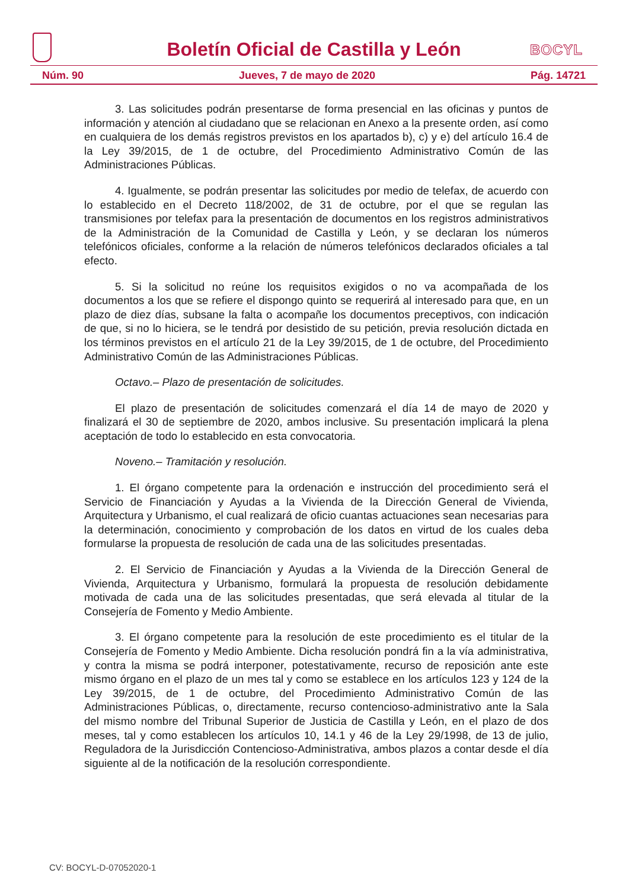Boletín Oficial de Castilla y León
BOCYL
Núm. 90 Jueves, 7 de mayo de 2020 Pág. 14721
3. Las solicitudes podrán presentarse de forma presencial en las oficinas y puntos de información y atención al ciudadano que se relacionan en Anexo a la presente orden, así como en cualquiera de los demás registros previstos en los apartados b), c) y e) del artículo 16.4 de la Ley 39/2015, de 1 de octubre, del Procedimiento Administrativo Común de las Administraciones Públicas.
4. Igualmente, se podrán presentar las solicitudes por medio de telefax, de acuerdo con lo establecido en el Decreto 118/2002, de 31 de octubre, por el que se regulan las transmisiones por telefax para la presentación de documentos en los registros administrativos de la Administración de la Comunidad de Castilla y León, y se declaran los números telefónicos oficiales, conforme a la relación de números telefónicos declarados oficiales a tal efecto.
5. Si la solicitud no reúne los requisitos exigidos o no va acompañada de los documentos a los que se refiere el dispongo quinto se requerirá al interesado para que, en un plazo de diez días, subsane la falta o acompañe los documentos preceptivos, con indicación de que, si no lo hiciera, se le tendrá por desistido de su petición, previa resolución dictada en los términos previstos en el artículo 21 de la Ley 39/2015, de 1 de octubre, del Procedimiento Administrativo Común de las Administraciones Públicas.
Octavo.– Plazo de presentación de solicitudes.
El plazo de presentación de solicitudes comenzará el día 14 de mayo de 2020 y finalizará el 30 de septiembre de 2020, ambos inclusive. Su presentación implicará la plena aceptación de todo lo establecido en esta convocatoria.
Noveno.– Tramitación y resolución.
1. El órgano competente para la ordenación e instrucción del procedimiento será el Servicio de Financiación y Ayudas a la Vivienda de la Dirección General de Vivienda, Arquitectura y Urbanismo, el cual realizará de oficio cuantas actuaciones sean necesarias para la determinación, conocimiento y comprobación de los datos en virtud de los cuales deba formularse la propuesta de resolución de cada una de las solicitudes presentadas.
2. El Servicio de Financiación y Ayudas a la Vivienda de la Dirección General de Vivienda, Arquitectura y Urbanismo, formulará la propuesta de resolución debidamente motivada de cada una de las solicitudes presentadas, que será elevada al titular de la Consejería de Fomento y Medio Ambiente.
3. El órgano competente para la resolución de este procedimiento es el titular de la Consejería de Fomento y Medio Ambiente. Dicha resolución pondrá fin a la vía administrativa, y contra la misma se podrá interponer, potestativamente, recurso de reposición ante este mismo órgano en el plazo de un mes tal y como se establece en los artículos 123 y 124 de la Ley 39/2015, de 1 de octubre, del Procedimiento Administrativo Común de las Administraciones Públicas, o, directamente, recurso contencioso-administrativo ante la Sala del mismo nombre del Tribunal Superior de Justicia de Castilla y León, en el plazo de dos meses, tal y como establecen los artículos 10, 14.1 y 46 de la Ley 29/1998, de 13 de julio, Reguladora de la Jurisdicción Contencioso-Administrativa, ambos plazos a contar desde el día siguiente al de la notificación de la resolución correspondiente.
CV: BOCYL-D-07052020-1